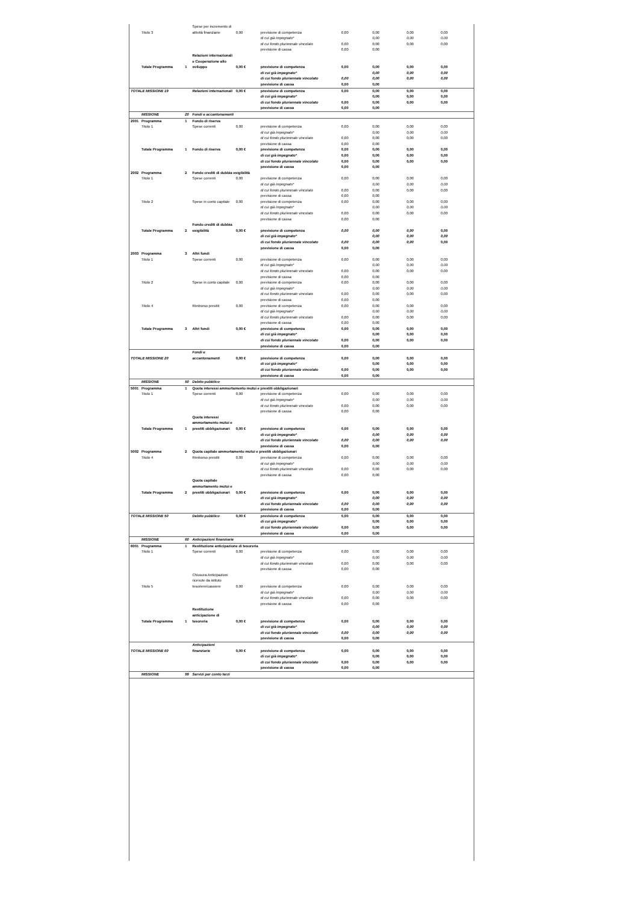| | Titolo 3 | | Spese per incremento di attività finanziarie | 0,00 | previsione di competenza | 0,00 | 0,00 | 0,00 | 0,00 |
| | | | | | di cui già impegnato* | | 0,00 | 0,00 | 0,00 |
| | | | | | di cui fondo pluriennale vincolato | 0,00 | 0,00 | 0,00 | 0,00 |
| | | | | | previsione di cassa | 0,00 | 0,00 | | |
| | Totale Programma | 1 | Relazioni internazionali e Cooperazione allo sviluppo | 0,00 € | previsione di competenza | 0,00 | 0,00 | 0,00 | 0,00 |
| | | | | | di cui già impegnato* | | 0,00 | 0,00 | 0,00 |
| | | | | | di cui fondo pluriennale vincolato | 0,00 | 0,00 | 0,00 | 0,00 |
| | | | | | previsione di cassa | 0,00 | 0,00 | | |
| TOTALE MISSIONE 19 | | | Relazioni internazionali | 0,00 € | previsione di competenza | 0,00 | 0,00 | 0,00 | 0,00 |
| | | | | | di cui già impegnato* | | 0,00 | 0,00 | 0,00 |
| | | | | | di cui fondo pluriennale vincolato | 0,00 | 0,00 | 0,00 | 0,00 |
| | | | | | previsione di cassa | 0,00 | 0,00 | | |
| | MISSIONE | 20 | Fondi e accantonamenti | | | | | | |
| 2001 | Programma | 1 | Fondo di riserva | | | | | | |
| | Titolo 1 | | Spese correnti | 0,00 | previsione di competenza | 0,00 | 0,00 | 0,00 | 0,00 |
| | | | | | di cui già impegnato* | | 0,00 | 0,00 | 0,00 |
| | | | | | di cui fondo pluriennale vincolato | 0,00 | 0,00 | 0,00 | 0,00 |
| | | | | | previsione di cassa | 0,00 | 0,00 | | |
| | Totale Programma | 1 | Fondo di riserva | 0,00 € | previsione di competenza | 0,00 | 0,00 | 0,00 | 0,00 |
| | | | | | di cui già impegnato* | 0,00 | 0,00 | 0,00 | 0,00 |
| | | | | | di cui fondo pluriennale vincolato | 0,00 | 0,00 | 0,00 | 0,00 |
| | | | | | previsione di cassa | 0,00 | 0,00 | | |
| 2002 | Programma | 2 | Fondo crediti di dubbia esigibilità | | | | | | |
| | Titolo 1 | | Spese correnti | 0,00 | previsione di competenza | 0,00 | 0,00 | 0,00 | 0,00 |
| | | | | | di cui già impegnato* | | 0,00 | 0,00 | 0,00 |
| | | | | | di cui fondo pluriennale vincolato | 0,00 | 0,00 | 0,00 | 0,00 |
| | | | | | previsione di cassa | 0,00 | 0,00 | | |
| | Titolo 2 | | Spese in conto capitale | 0,00 | previsione di competenza | 0,00 | 0,00 | 0,00 | 0,00 |
| | | | | | di cui già impegnato* | | 0,00 | 0,00 | 0,00 |
| | | | | | di cui fondo pluriennale vincolato | 0,00 | 0,00 | 0,00 | 0,00 |
| | | | | | previsione di cassa | 0,00 | 0,00 | | |
| | Totale Programma | 2 | Fondo crediti di dubbia esigibilità | 0,00 € | previsione di competenza | 0,00 | 0,00 | 0,00 | 0,00 |
| | | | | | di cui già impegnato* | | 0,00 | 0,00 | 0,00 |
| | | | | | di cui fondo pluriennale vincolato | 0,00 | 0,00 | 0,00 | 0,00 |
| | | | | | previsione di cassa | 0,00 | 0,00 | | |
| 2003 | Programma | 3 | Altri fondi | | | | | | |
| | Titolo 1 | | Spese correnti | 0,00 | previsione di competenza | 0,00 | 0,00 | 0,00 | 0,00 |
| | | | | | di cui già impegnato* | | 0,00 | 0,00 | 0,00 |
| | | | | | di cui fondo pluriennale vincolato | 0,00 | 0,00 | 0,00 | 0,00 |
| | | | | | previsione di cassa | 0,00 | 0,00 | | |
| | Titolo 2 | | Spese in conto capitale | 0,00 | previsione di competenza | 0,00 | 0,00 | 0,00 | 0,00 |
| | | | | | di cui già impegnato* | | 0,00 | 0,00 | 0,00 |
| | | | | | di cui fondo pluriennale vincolato | 0,00 | 0,00 | 0,00 | 0,00 |
| | | | | | previsione di cassa | 0,00 | 0,00 | | |
| | Titolo 4 | | Rimborso prestiti | 0,00 | previsione di competenza | 0,00 | 0,00 | 0,00 | 0,00 |
| | | | | | di cui già impegnato* | | 0,00 | 0,00 | 0,00 |
| | | | | | di cui fondo pluriennale vincolato | 0,00 | 0,00 | 0,00 | 0,00 |
| | | | | | previsione di cassa | 0,00 | 0,00 | | |
| | Totale Programma | 3 | Altri fondi | 0,00 € | previsione di competenza | 0,00 | 0,00 | 0,00 | 0,00 |
| | | | | | di cui già impegnato* | | 0,00 | 0,00 | 0,00 |
| | | | | | di cui fondo pluriennale vincolato | 0,00 | 0,00 | 0,00 | 0,00 |
| | | | | | previsione di cassa | 0,00 | 0,00 | | |
| TOTALE MISSIONE 20 | | | Fondi e accantonamenti | 0,00 € | previsione di competenza | 0,00 | 0,00 | 0,00 | 0,00 |
| | | | | | di cui già impegnato* | | 0,00 | 0,00 | 0,00 |
| | | | | | di cui fondo pluriennale vincolato | 0,00 | 0,00 | 0,00 | 0,00 |
| | | | | | previsione di cassa | 0,00 | 0,00 | | |
| | MISSIONE | 50 | Debito pubblico | | | | | | |
| 5001 | Programma | 1 | Quota interessi ammortamento mutui e prestiti obbligazionari | | | | | | |
| | Titolo 1 | | Spese correnti | 0,00 | previsione di competenza | 0,00 | 0,00 | 0,00 | 0,00 |
| | | | | | di cui già impegnato* | | 0,00 | 0,00 | 0,00 |
| | | | | | di cui fondo pluriennale vincolato | 0,00 | 0,00 | 0,00 | 0,00 |
| | | | | | previsione di cassa | 0,00 | 0,00 | | |
| | Totale Programma | 1 | Quota interessi ammortamento mutui e prestiti obbligazionari | 0,00 € | previsione di competenza | 0,00 | 0,00 | 0,00 | 0,00 |
| | | | | | di cui già impegnato* | | 0,00 | 0,00 | 0,00 |
| | | | | | di cui fondo pluriennale vincolato | 0,00 | 0,00 | 0,00 | 0,00 |
| | | | | | previsione di cassa | 0,00 | 0,00 | | |
| 5002 | Programma | 2 | Quota capitale ammortamento mutui e prestiti obbligazionari | | | | | | |
| | Titolo 4 | | Rimborso prestiti | 0,00 | previsione di competenza | 0,00 | 0,00 | 0,00 | 0,00 |
| | | | | | di cui già impegnato* | | 0,00 | 0,00 | 0,00 |
| | | | | | di cui fondo pluriennale vincolato | 0,00 | 0,00 | 0,00 | 0,00 |
| | | | | | previsione di cassa | 0,00 | 0,00 | | |
| | Totale Programma | 2 | Quota capitale ammortamento mutui e prestiti obbligazionari | 0,00 € | previsione di competenza | 0,00 | 0,00 | 0,00 | 0,00 |
| | | | | | di cui già impegnato* | | 0,00 | 0,00 | 0,00 |
| | | | | | di cui fondo pluriennale vincolato | 0,00 | 0,00 | 0,00 | 0,00 |
| | | | | | previsione di cassa | 0,00 | 0,00 | | |
| TOTALE MISSIONE 50 | | | Debito pubblico | 0,00 € | previsione di competenza | 0,00 | 0,00 | 0,00 | 0,00 |
| | | | | | di cui già impegnato* | | 0,00 | 0,00 | 0,00 |
| | | | | | di cui fondo pluriennale vincolato | 0,00 | 0,00 | 0,00 | 0,00 |
| | | | | | previsione di cassa | 0,00 | 0,00 | | |
| | MISSIONE | 60 | Anticipazioni finanziarie | | | | | | |
| 6001 | Programma | 1 | Restituzione anticipazione di tesoreria | | | | | | |
| | Titolo 1 | | Spese correnti | 0,00 | previsione di competenza | 0,00 | 0,00 | 0,00 | 0,00 |
| | | | | | di cui già impegnato* | | 0,00 | 0,00 | 0,00 |
| | | | | | di cui fondo pluriennale vincolato | 0,00 | 0,00 | 0,00 | 0,00 |
| | | | | | previsione di cassa | 0,00 | 0,00 | | |
| | Titolo 5 | | Chiusura Anticipazioni ricevute da istituto tesoriere/cassiere | 0,00 | previsione di competenza | 0,00 | 0,00 | 0,00 | 0,00 |
| | | | | | di cui già impegnato* | | 0,00 | 0,00 | 0,00 |
| | | | | | di cui fondo pluriennale vincolato | 0,00 | 0,00 | 0,00 | 0,00 |
| | | | | | previsione di cassa | 0,00 | 0,00 | | |
| | Totale Programma | 1 | Restituzione anticipazione di tesoreria | 0,00 € | previsione di competenza | 0,00 | 0,00 | 0,00 | 0,00 |
| | | | | | di cui già impegnato* | | 0,00 | 0,00 | 0,00 |
| | | | | | di cui fondo pluriennale vincolato | 0,00 | 0,00 | 0,00 | 0,00 |
| | | | | | previsione di cassa | 0,00 | 0,00 | | |
| TOTALE MISSIONE 60 | | | Anticipazioni finanziarie | 0,00 € | previsione di competenza | 0,00 | 0,00 | 0,00 | 0,00 |
| | | | | | di cui già impegnato* | | 0,00 | 0,00 | 0,00 |
| | | | | | di cui fondo pluriennale vincolato | 0,00 | 0,00 | 0,00 | 0,00 |
| | | | | | previsione di cassa | 0,00 | 0,00 | | |
| | MISSIONE | 99 | Servizi per conto terzi | | | | | | |